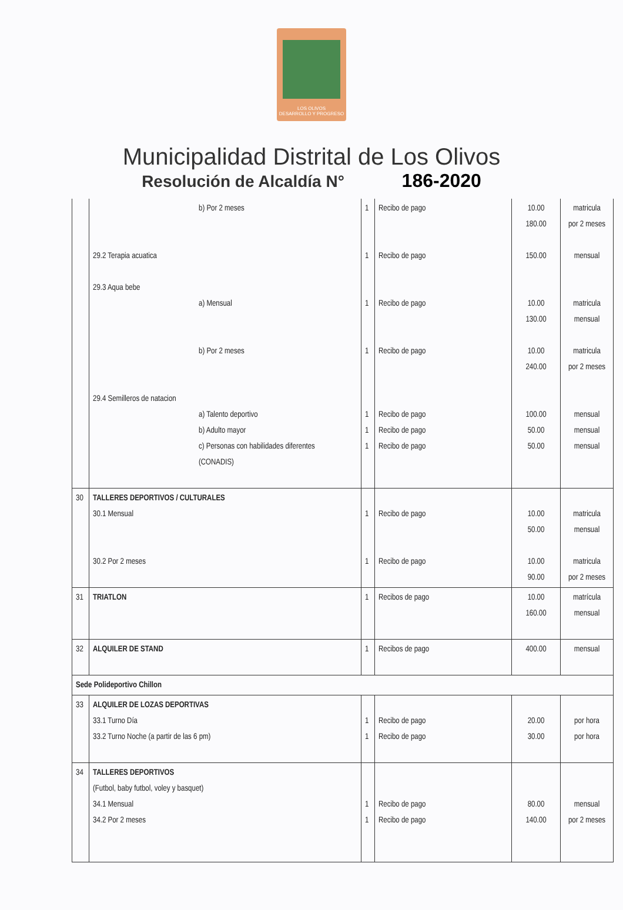LOS OLIVOS
DESARROLLO Y PROGRESO
Municipalidad Distrital de Los Olivos
Resolución de Alcaldía N° 186-2020
| | b) Por 2 meses 29.2 Terapia acuatica 29.3 Aqua bebe a) Mensual b) Por 2 meses 29.4 Semilleros de natacion a) Talento deportivo b) Adulto mayor c) Personas con habilidades diferentes (CONADIS) | 1 1 1 1 1 1 1 | Recibo de pago Recibo de pago Recibo de pago Recibo de pago Recibo de pago Recibo de pago Recibo de pago | 10.00 180.00 150.00 10.00 130.00 10.00 240.00 100.00 50.00 50.00 | matricula por 2 meses mensual matricula mensual matricula por 2 meses mensual mensual mensual |
| 30 | TALLERES DEPORTIVOS / CULTURALES 30.1 Mensual 30.2 Por 2 meses | 1 1 | Recibo de pago Recibo de pago | 10.00 50.00 10.00 90.00 | matricula mensual matricula por 2 meses |
| 31 | TRIATLON | 1 | Recibos de pago | 10.00 160.00 | matrícula mensual |
| 32 | ALQUILER DE STAND | 1 | Recibos de pago | 400.00 | mensual |
| Sede Polideportivo Chillon | | | | | |
| 33 | ALQUILER DE LOZAS DEPORTIVAS 33.1 Turno Día 33.2 Turno Noche (a partir de las 6 pm) | 1 1 | Recibo de pago Recibo de pago | 20.00 30.00 | por hora por hora |
| 34 | TALLERES DEPORTIVOS (Futbol, baby futbol, voley y basquet) 34.1 Mensual 34.2 Por 2 meses | 1 1 | Recibo de pago Recibo de pago | 80.00 140.00 | mensual por 2 meses |